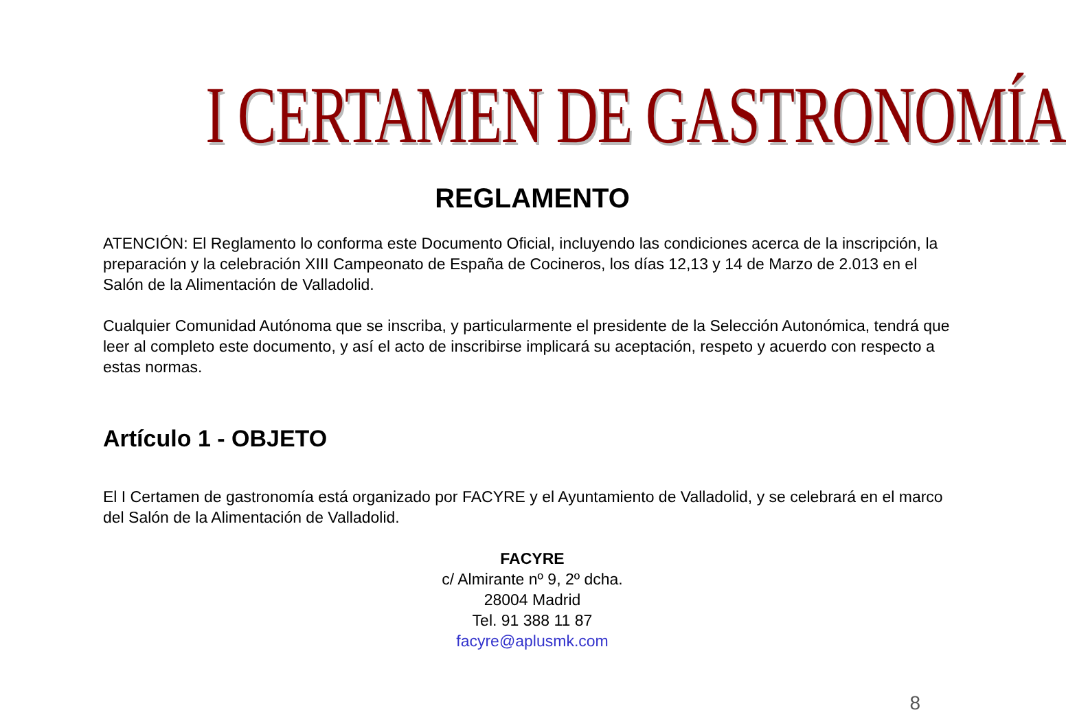I CERTAMEN DE GASTRONOMÍA
REGLAMENTO
ATENCIÓN: El Reglamento lo conforma este Documento Oficial, incluyendo las condiciones acerca de la inscripción, la preparación y la celebración XIII Campeonato de España de Cocineros, los días 12,13 y 14 de Marzo de 2.013 en el Salón de la Alimentación de Valladolid.
Cualquier Comunidad Autónoma que se inscriba, y particularmente el presidente de la Selección Autonómica, tendrá que leer al completo este documento, y así el acto de inscribirse implicará su aceptación, respeto y acuerdo con respecto a estas normas.
Artículo 1 - OBJETO
El I Certamen de gastronomía está organizado por FACYRE y el Ayuntamiento de Valladolid, y se celebrará en el marco del Salón de la Alimentación de Valladolid.
FACYRE
c/ Almirante nº 9, 2º dcha.
28004 Madrid
Tel. 91 388 11 87
facyre@aplusmk.com
8